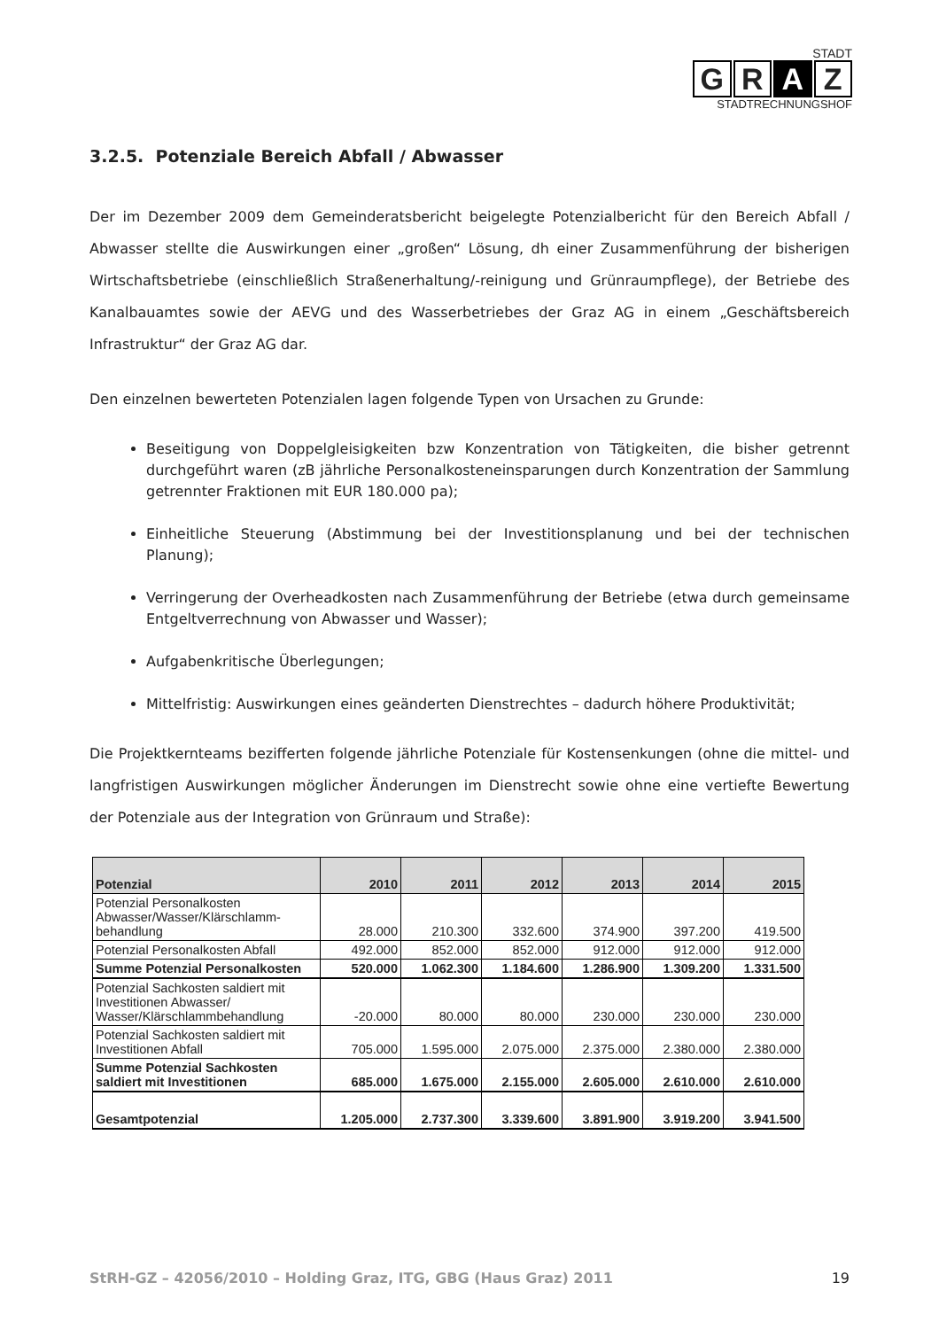STADT
G R A Z
STADTRECHNUNGSHOF
3.2.5. Potenziale Bereich Abfall / Abwasser
Der im Dezember 2009 dem Gemeinderatsbericht beigelegte Potenzialbericht für den Bereich Abfall / Abwasser stellte die Auswirkungen einer „großen“ Lösung, dh einer Zusammenführung der bisherigen Wirtschaftsbetriebe (einschließlich Straßenerhaltung/-reinigung und Grünraumpflege), der Betriebe des Kanalbauamtes sowie der AEVG und des Wasserbetriebes der Graz AG in einem „Geschäftsbereich Infrastruktur“ der Graz AG dar.
Den einzelnen bewerteten Potenzialen lagen folgende Typen von Ursachen zu Grunde:
Beseitigung von Doppelgleisigkeiten bzw Konzentration von Tätigkeiten, die bisher getrennt durchgeführt waren (zB jährliche Personalkosteneinsparungen durch Konzentration der Sammlung getrennter Fraktionen mit EUR 180.000 pa);
Einheitliche Steuerung (Abstimmung bei der Investitionsplanung und bei der technischen Planung);
Verringerung der Overheadkosten nach Zusammenführung der Betriebe (etwa durch gemeinsame Entgeltverrechnung von Abwasser und Wasser);
Aufgabenkritische Überlegungen;
Mittelfristig: Auswirkungen eines geänderten Dienstrechtes – dadurch höhere Produktivität;
Die Projektkernteams bezifferten folgende jährliche Potenziale für Kostensenkungen (ohne die mittel- und langfristigen Auswirkungen möglicher Änderungen im Dienstrecht sowie ohne eine vertiefte Bewertung der Potenziale aus der Integration von Grünraum und Straße):
| Potenzial | 2010 | 2011 | 2012 | 2013 | 2014 | 2015 |
| --- | --- | --- | --- | --- | --- | --- |
| Potenzial Personalkosten Abwasser/Wasser/Klärschlamm-behandlung | 28.000 | 210.300 | 332.600 | 374.900 | 397.200 | 419.500 |
| Potenzial Personalkosten Abfall | 492.000 | 852.000 | 852.000 | 912.000 | 912.000 | 912.000 |
| Summe Potenzial Personalkosten | 520.000 | 1.062.300 | 1.184.600 | 1.286.900 | 1.309.200 | 1.331.500 |
| Potenzial Sachkosten saldiert mit Investitionen Abwasser/ Wasser/Klärschlammbehandlung | -20.000 | 80.000 | 80.000 | 230.000 | 230.000 | 230.000 |
| Potenzial Sachkosten saldiert mit Investitionen Abfall | 705.000 | 1.595.000 | 2.075.000 | 2.375.000 | 2.380.000 | 2.380.000 |
| Summe Potenzial Sachkosten saldiert mit Investitionen | 685.000 | 1.675.000 | 2.155.000 | 2.605.000 | 2.610.000 | 2.610.000 |
| Gesamtpotenzial | 1.205.000 | 2.737.300 | 3.339.600 | 3.891.900 | 3.919.200 | 3.941.500 |
StRH-GZ – 42056/2010 – Holding Graz, ITG, GBG (Haus Graz) 2011 19